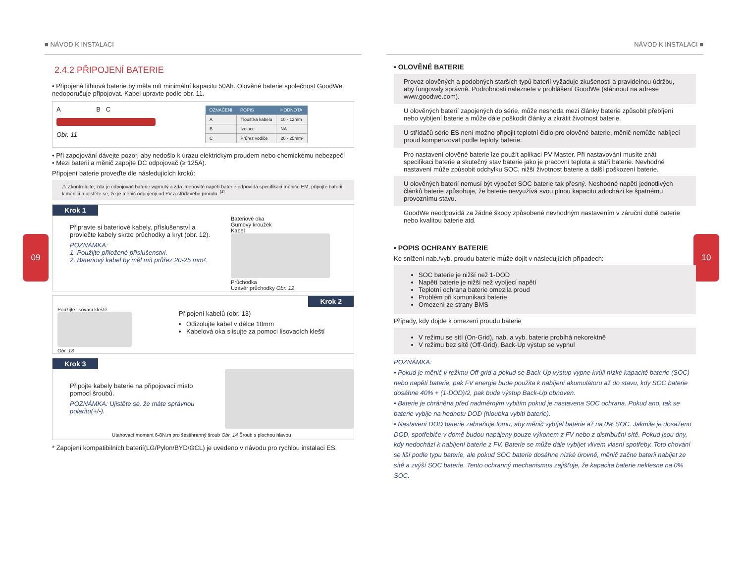09 10
■ NÁVOD K INSTALACI
2.4.2 PŘIPOJENÍ BATERIE
• Připojená lithiová baterie by měla mít minimální kapacitu 50Ah. Olověné baterie společnost GoodWe nedoporučuje připojovat. Kabel upravte podle obr. 11.
A B C
Obr. 11
| OZNAČENÍ | POPIS | HODNOTA |
| --- | --- | --- |
| A | Tloušťka kabelu | 10 - 12mm |
| B | Izolace | NA |
| C | Průřez vodiče | 20 - 25mm² |
• Při zapojování dávejte pozor, aby nedošlo k úrazu elektrickým proudem nebo chemickému nebezpečí
• Mezi baterii a měnič zapojte DC odpojovač (≥ 125A).
Připojení baterie proveďte dle následujících kroků:
⚠ Zkontrolujte, zda je odpojovač baterie vypnutý a zda jmenovité napětí baterie odpovídá specifikaci měniče EM, připojte baterii k měniči a ujistěte se, že je měnič odpojený od FV a střídavého proudu. <sup>[4]</sup>
Krok 1
Připravte si bateriové kabely, příslušenství a provlečte kabely skrze průchodky a kryt (obr. 12).
POZNÁMKA:
1. Použijte přiložené příslušenství.
2. Bateriový kabel by měl mít průřez 20-25 mm².
Bateriové oka
Gumový kroužek
Kabel
Průchodka
Uzávěr průchodky Obr. 12
Krok 2
Použijte lisovací kleště
Obr. 13
Připojení kabelů (obr. 13)
Odizolujte kabel v délce 10mm
Kabelová oka slisujte za pomoci lisovacích kleští
Krok 3
Připojte kabely baterie na připojovací místo pomocí šroubů.
POZNÁMKA: Ujistěte se, že máte správnou polaritu(+/-).
Utahovací moment 6-8N.m pro šestihranný šroub Obr. 14 Šroub s plochou hlavou
* Zapojení kompatibilních baterií(LG/Pylon/BYD/GCL) je uvedeno v návodu pro rychlou instalaci ES.
NÁVOD K INSTALACI ■
• OLOVĚNÉ BATERIE
Provoz olověných a podobných starších typů baterií vyžaduje zkušenosti a pravidelnou údržbu, aby fungovaly správně. Podrobnosti naleznete v prohlášení GoodWe (stáhnout na adrese www.goodwe.com).
U olověných baterií zapojených do série, může neshoda mezi články baterie způsobit přebíjení nebo vybíjení baterie a může dále poškodit články a zkrátit životnost baterie.
U střídačů série ES není možno připojit teplotní čidlo pro olověné baterie, měnič nemůže nabíjecí proud kompenzovat podle teploty baterie.
Pro nastavení olověné baterie lze použít aplikaci PV Master. Při nastavování musíte znát specifikaci baterie a skutečný stav baterie jako je pracovní teplota a stáří baterie. Nevhodné nastavení může způsobit odchylku SOC, nižší životnost baterie a další poškození baterie.
U olověných baterií nemusí být výpočet SOC baterie tak přesný. Neshodné napětí jednotlivých článků baterie způsobuje, že baterie nevyužívá svou plnou kapacitu adochází ke špatnému provoznímu stavu.
GoodWe neodpovídá za žádné škody způsobené nevhodným nastavením v záruční době baterie nebo kvalitou baterie atd.
• POPIS OCHRANY BATERIE
Ke snížení nab./vyb. proudu baterie může dojít v následujících případech:
SOC baterie je nižší než 1-DOD
Napětí baterie je nižší než vybíjecí napětí
Teplotní ochrana baterie omezila proud
Problém při komunikaci baterie
Omezení ze strany BMS
Případy, kdy dojde k omezení proudu baterie
V režimu se sítí (On-Grid), nab. a vyb. baterie probíhá nekorektně
V režimu bez sítě (Off-Grid), Back-Up výstup se vypnul
POZNÁMKA:
• Pokud je měnič v režimu Off-grid a pokud se Back-Up výstup vypne kvůli nízké kapacitě baterie (SOC) nebo napětí baterie, pak FV energie bude použita k nabíjení akumulátoru až do stavu, kdy SOC baterie dosáhne 40% + (1-DOD)/2, pak bude výstup Back-Up obnoven.
• Baterie je chráněna před nadměrným vybitím pokud je nastavena SOC ochrana. Pokud ano, tak se baterie vybije na hodnotu DOD (hloubka vybití baterie).
• Nastavení DOD baterie zabraňuje tomu, aby měnič vybíjel baterie až na 0% SOC. Jakmile je dosaženo DOD, spotřebiče v domě budou napájeny pouze výkonem z FV nebo z distribuční sítě. Pokud jsou dny, kdy nedochází k nabíjení baterie z FV. Baterie se může dále vybíjet vlivem vlasní spotřeby. Toto chování se liší podle typu baterie, ale pokud SOC baterie dosáhne nízké úrovně, měnič začne baterii nabíjet ze sítě a zvýší SOC baterie. Tento ochranný mechanismus zajišťuje, že kapacita baterie neklesne na 0% SOC.